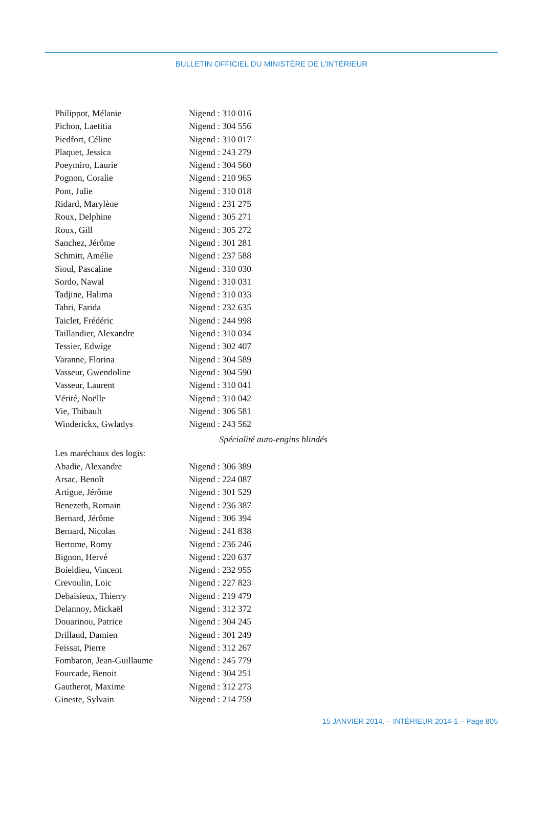BULLETIN OFFICIEL DU MINISTÈRE DE L’INTÉRIEUR
Philippot, Mélanie Nigend : 310 016
Pichon, Laetitia Nigend : 304 556
Piedfort, Céline Nigend : 310 017
Plaquet, Jessica Nigend : 243 279
Poeymiro, Laurie Nigend : 304 560
Pognon, Coralie Nigend : 210 965
Pont, Julie Nigend : 310 018
Ridard, Marylène Nigend : 231 275
Roux, Delphine Nigend : 305 271
Roux, Gill Nigend : 305 272
Sanchez, Jérôme Nigend : 301 281
Schmitt, Amélie Nigend : 237 588
Sioul, Pascaline Nigend : 310 030
Sordo, Nawal Nigend : 310 031
Tadjine, Halima Nigend : 310 033
Tahri, Farida Nigend : 232 635
Taiclet, Frédéric Nigend : 244 998
Taillandier, Alexandre Nigend : 310 034
Tessier, Edwige Nigend : 302 407
Varanne, Florina Nigend : 304 589
Vasseur, Gwendoline Nigend : 304 590
Vasseur, Laurent Nigend : 310 041
Vérité, Noëlle Nigend : 310 042
Vie, Thibault Nigend : 306 581
Winderickx, Gwladys Nigend : 243 562
Spécialité auto-engins blindés
Les maréchaux des logis:
Abadie, Alexandre Nigend : 306 389
Arsac, Benoît Nigend : 224 087
Artigue, Jérôme Nigend : 301 529
Benezeth, Romain Nigend : 236 387
Bernard, Jérôme Nigend : 306 394
Bernard, Nicolas Nigend : 241 838
Bertome, Romy Nigend : 236 246
Bignon, Hervé Nigend : 220 637
Boieldieu, Vincent Nigend : 232 955
Crevoulin, Loic Nigend : 227 823
Debaisieux, Thierry Nigend : 219 479
Delannoy, Mickaël Nigend : 312 372
Douarinou, Patrice Nigend : 304 245
Drillaud, Damien Nigend : 301 249
Feissat, Pierre Nigend : 312 267
Fombaron, Jean-Guillaume Nigend : 245 779
Fourcade, Benoit Nigend : 304 251
Gautherot, Maxime Nigend : 312 273
Gineste, Sylvain Nigend : 214 759
15 JANVIER 2014. – INTÉRIEUR 2014-1 – Page 805